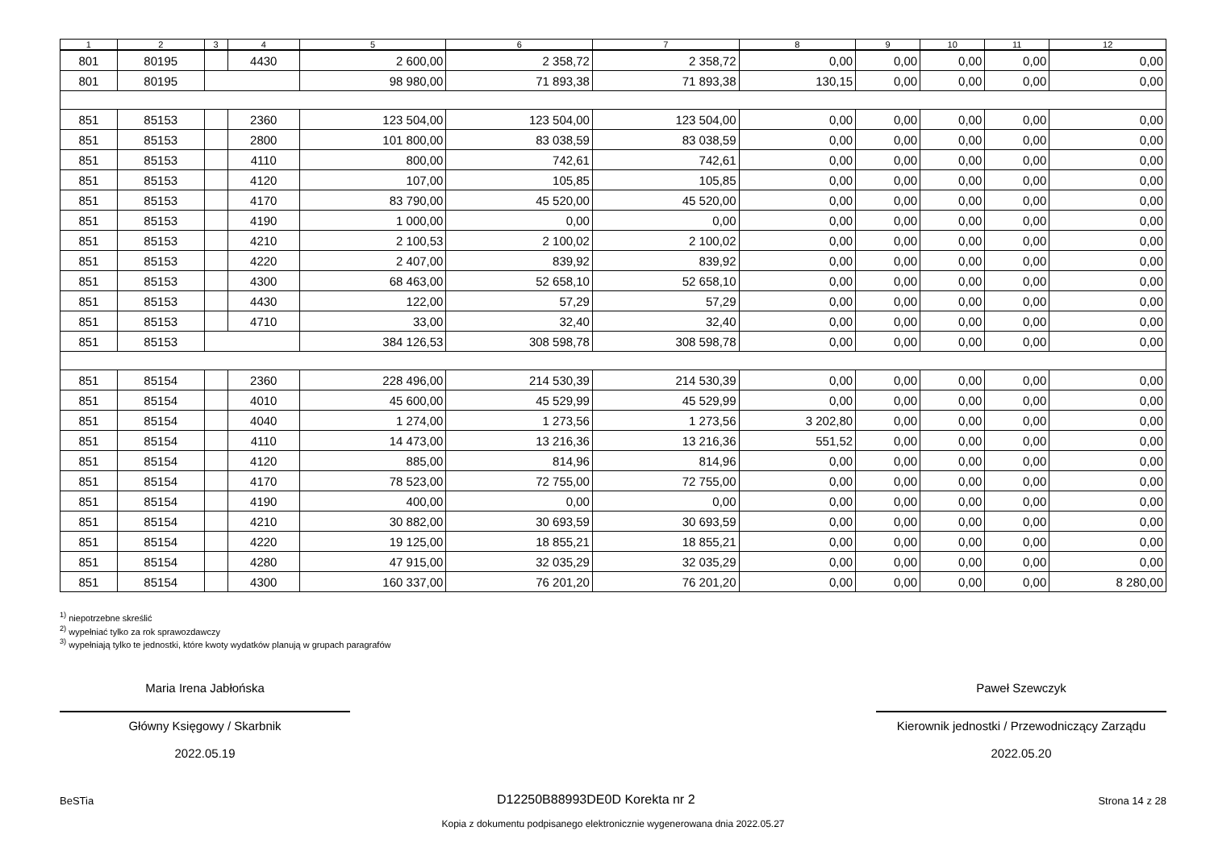| 1 | 2 | 3 | 4 | 5 | 6 | 7 | 8 | 9 | 10 | 11 | 12 |
| --- | --- | --- | --- | --- | --- | --- | --- | --- | --- | --- | --- |
| 801 | 80195 | | 4430 | 2 600,00 | 2 358,72 | 2 358,72 | 0,00 | 0,00 | 0,00 | 0,00 | 0,00 |
| 801 | 80195 | | | 98 980,00 | 71 893,38 | 71 893,38 | 130,15 | 0,00 | 0,00 | 0,00 | 0,00 |
| 851 | 85153 | | 2360 | 123 504,00 | 123 504,00 | 123 504,00 | 0,00 | 0,00 | 0,00 | 0,00 | 0,00 |
| 851 | 85153 | | 2800 | 101 800,00 | 83 038,59 | 83 038,59 | 0,00 | 0,00 | 0,00 | 0,00 | 0,00 |
| 851 | 85153 | | 4110 | 800,00 | 742,61 | 742,61 | 0,00 | 0,00 | 0,00 | 0,00 | 0,00 |
| 851 | 85153 | | 4120 | 107,00 | 105,85 | 105,85 | 0,00 | 0,00 | 0,00 | 0,00 | 0,00 |
| 851 | 85153 | | 4170 | 83 790,00 | 45 520,00 | 45 520,00 | 0,00 | 0,00 | 0,00 | 0,00 | 0,00 |
| 851 | 85153 | | 4190 | 1 000,00 | 0,00 | 0,00 | 0,00 | 0,00 | 0,00 | 0,00 | 0,00 |
| 851 | 85153 | | 4210 | 2 100,53 | 2 100,02 | 2 100,02 | 0,00 | 0,00 | 0,00 | 0,00 | 0,00 |
| 851 | 85153 | | 4220 | 2 407,00 | 839,92 | 839,92 | 0,00 | 0,00 | 0,00 | 0,00 | 0,00 |
| 851 | 85153 | | 4300 | 68 463,00 | 52 658,10 | 52 658,10 | 0,00 | 0,00 | 0,00 | 0,00 | 0,00 |
| 851 | 85153 | | 4430 | 122,00 | 57,29 | 57,29 | 0,00 | 0,00 | 0,00 | 0,00 | 0,00 |
| 851 | 85153 | | 4710 | 33,00 | 32,40 | 32,40 | 0,00 | 0,00 | 0,00 | 0,00 | 0,00 |
| 851 | 85153 | | | 384 126,53 | 308 598,78 | 308 598,78 | 0,00 | 0,00 | 0,00 | 0,00 | 0,00 |
| 851 | 85154 | | 2360 | 228 496,00 | 214 530,39 | 214 530,39 | 0,00 | 0,00 | 0,00 | 0,00 | 0,00 |
| 851 | 85154 | | 4010 | 45 600,00 | 45 529,99 | 45 529,99 | 0,00 | 0,00 | 0,00 | 0,00 | 0,00 |
| 851 | 85154 | | 4040 | 1 274,00 | 1 273,56 | 1 273,56 | 3 202,80 | 0,00 | 0,00 | 0,00 | 0,00 |
| 851 | 85154 | | 4110 | 14 473,00 | 13 216,36 | 13 216,36 | 551,52 | 0,00 | 0,00 | 0,00 | 0,00 |
| 851 | 85154 | | 4120 | 885,00 | 814,96 | 814,96 | 0,00 | 0,00 | 0,00 | 0,00 | 0,00 |
| 851 | 85154 | | 4170 | 78 523,00 | 72 755,00 | 72 755,00 | 0,00 | 0,00 | 0,00 | 0,00 | 0,00 |
| 851 | 85154 | | 4190 | 400,00 | 0,00 | 0,00 | 0,00 | 0,00 | 0,00 | 0,00 | 0,00 |
| 851 | 85154 | | 4210 | 30 882,00 | 30 693,59 | 30 693,59 | 0,00 | 0,00 | 0,00 | 0,00 | 0,00 |
| 851 | 85154 | | 4220 | 19 125,00 | 18 855,21 | 18 855,21 | 0,00 | 0,00 | 0,00 | 0,00 | 0,00 |
| 851 | 85154 | | 4280 | 47 915,00 | 32 035,29 | 32 035,29 | 0,00 | 0,00 | 0,00 | 0,00 | 0,00 |
| 851 | 85154 | | 4300 | 160 337,00 | 76 201,20 | 76 201,20 | 0,00 | 0,00 | 0,00 | 0,00 | 8 280,00 |
<sup>1)</sup> niepotrzebne skreślić
<sup>2)</sup> wypełniać tylko za rok sprawozdawczy
<sup>3)</sup> wypełniają tylko te jednostki, które kwoty wydatków planują w grupach paragrafów
Maria Irena Jabłońska
Główny Księgowy / Skarbnik
2022.05.19
Paweł Szewczyk
Kierownik jednostki / Przewodniczący Zarządu
2022.05.20
BeSTia D12250B88993DE0D Korekta nr 2 Strona 14 z 28
Kopia z dokumentu podpisanego elektronicznie wygenerowana dnia 2022.05.27